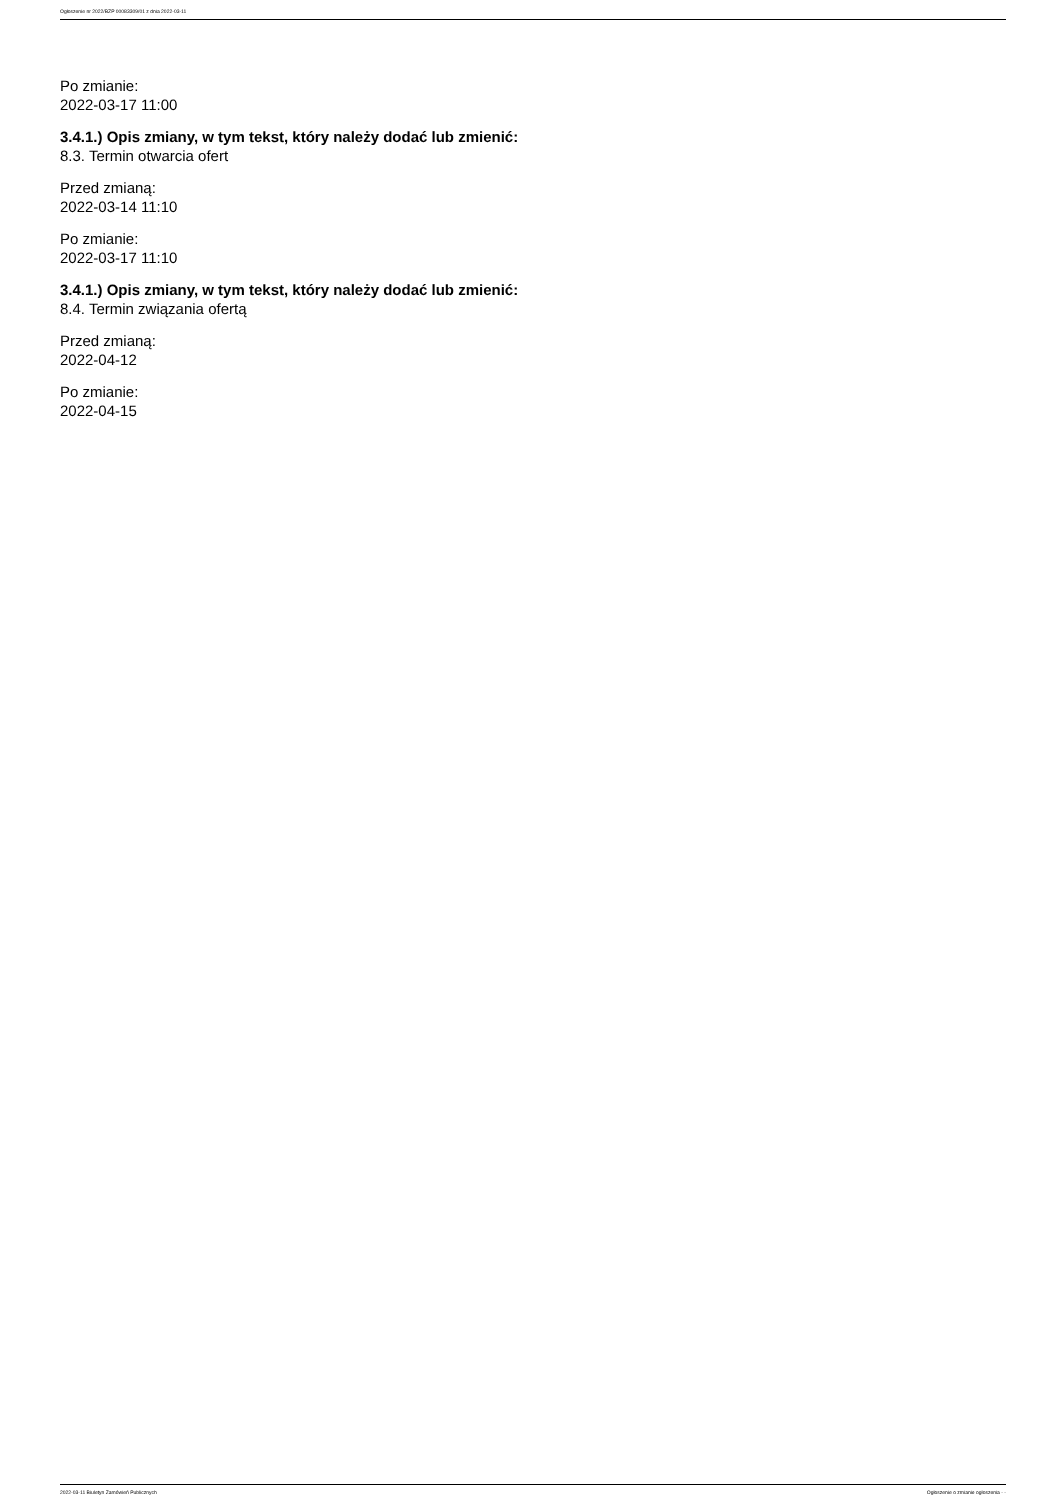Ogłoszenie nr 2022/BZP 00083309/01 z dnia 2022-03-11
Po zmianie:
2022-03-17 11:00
3.4.1.) Opis zmiany, w tym tekst, który należy dodać lub zmienić:
8.3. Termin otwarcia ofert
Przed zmianą:
2022-03-14 11:10
Po zmianie:
2022-03-17 11:10
3.4.1.) Opis zmiany, w tym tekst, który należy dodać lub zmienić:
8.4. Termin związania ofertą
Przed zmianą:
2022-04-12
Po zmianie:
2022-04-15
2022-03-11 Biuletyn Zamówień Publicznych Ogłoszenie o zmianie ogłoszenia - -